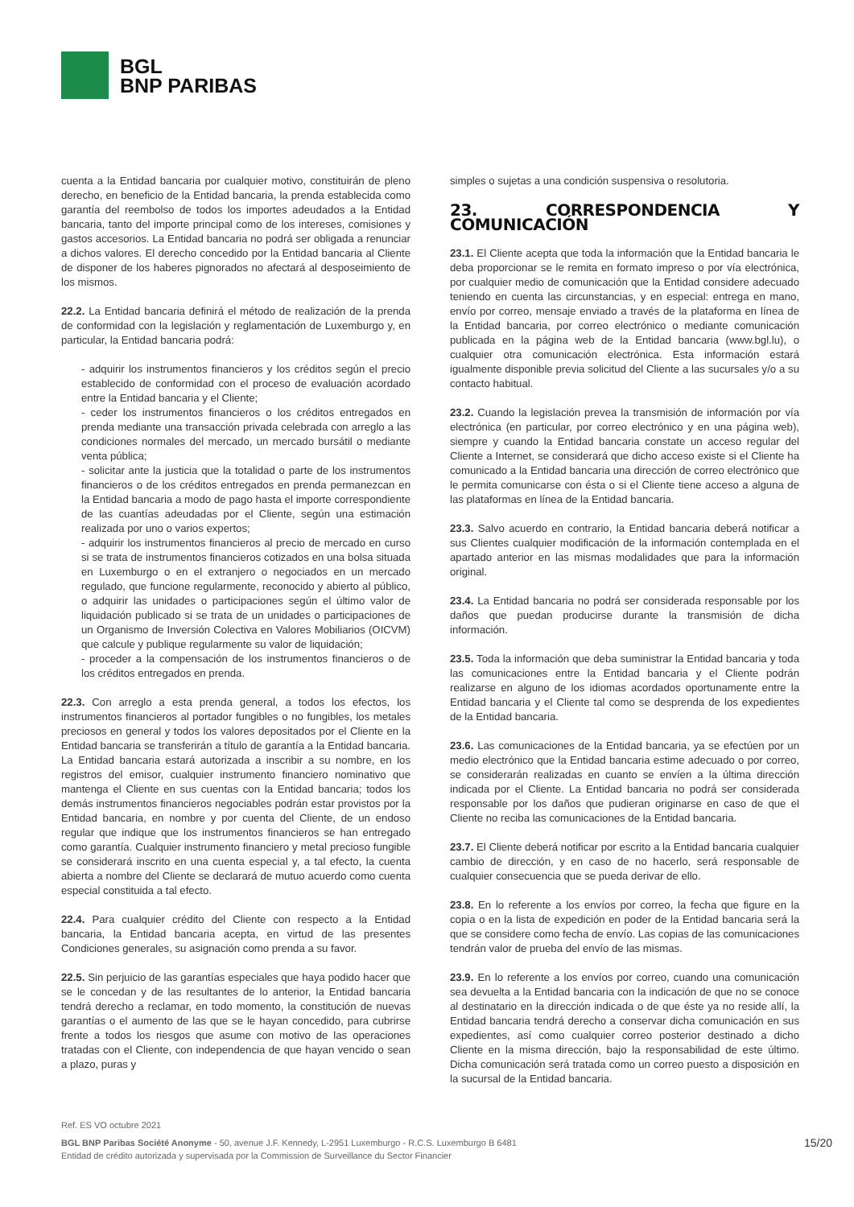BGL
BNP PARIBAS
cuenta a la Entidad bancaria por cualquier motivo, constituirán de pleno derecho, en beneficio de la Entidad bancaria, la prenda establecida como garantía del reembolso de todos los importes adeudados a la Entidad bancaria, tanto del importe principal como de los intereses, comisiones y gastos accesorios. La Entidad bancaria no podrá ser obligada a renunciar a dichos valores. El derecho concedido por la Entidad bancaria al Cliente de disponer de los haberes pignorados no afectará al desposeimiento de los mismos.
22.2. La Entidad bancaria definirá el método de realización de la prenda de conformidad con la legislación y reglamentación de Luxemburgo y, en particular, la Entidad bancaria podrá:
- adquirir los instrumentos financieros y los créditos según el precio establecido de conformidad con el proceso de evaluación acordado entre la Entidad bancaria y el Cliente;
- ceder los instrumentos financieros o los créditos entregados en prenda mediante una transacción privada celebrada con arreglo a las condiciones normales del mercado, un mercado bursátil o mediante venta pública;
- solicitar ante la justicia que la totalidad o parte de los instrumentos financieros o de los créditos entregados en prenda permanezcan en la Entidad bancaria a modo de pago hasta el importe correspondiente de las cuantías adeudadas por el Cliente, según una estimación realizada por uno o varios expertos;
- adquirir los instrumentos financieros al precio de mercado en curso si se trata de instrumentos financieros cotizados en una bolsa situada en Luxemburgo o en el extranjero o negociados en un mercado regulado, que funcione regularmente, reconocido y abierto al público, o adquirir las unidades o participaciones según el último valor de liquidación publicado si se trata de un unidades o participaciones de un Organismo de Inversión Colectiva en Valores Mobiliarios (OICVM) que calcule y publique regularmente su valor de liquidación;
- proceder a la compensación de los instrumentos financieros o de los créditos entregados en prenda.
22.3. Con arreglo a esta prenda general, a todos los efectos, los instrumentos financieros al portador fungibles o no fungibles, los metales preciosos en general y todos los valores depositados por el Cliente en la Entidad bancaria se transferirán a título de garantía a la Entidad bancaria. La Entidad bancaria estará autorizada a inscribir a su nombre, en los registros del emisor, cualquier instrumento financiero nominativo que mantenga el Cliente en sus cuentas con la Entidad bancaria; todos los demás instrumentos financieros negociables podrán estar provistos por la Entidad bancaria, en nombre y por cuenta del Cliente, de un endoso regular que indique que los instrumentos financieros se han entregado como garantía. Cualquier instrumento financiero y metal precioso fungible se considerará inscrito en una cuenta especial y, a tal efecto, la cuenta abierta a nombre del Cliente se declarará de mutuo acuerdo como cuenta especial constituida a tal efecto.
22.4. Para cualquier crédito del Cliente con respecto a la Entidad bancaria, la Entidad bancaria acepta, en virtud de las presentes Condiciones generales, su asignación como prenda a su favor.
22.5. Sin perjuicio de las garantías especiales que haya podido hacer que se le concedan y de las resultantes de lo anterior, la Entidad bancaria tendrá derecho a reclamar, en todo momento, la constitución de nuevas garantías o el aumento de las que se le hayan concedido, para cubrirse frente a todos los riesgos que asume con motivo de las operaciones tratadas con el Cliente, con independencia de que hayan vencido o sean a plazo, puras y
simples o sujetas a una condición suspensiva o resolutoria.
23. CORRESPONDENCIA Y COMUNICACIÓN
23.1. El Cliente acepta que toda la información que la Entidad bancaria le deba proporcionar se le remita en formato impreso o por vía electrónica, por cualquier medio de comunicación que la Entidad considere adecuado teniendo en cuenta las circunstancias, y en especial: entrega en mano, envío por correo, mensaje enviado a través de la plataforma en línea de la Entidad bancaria, por correo electrónico o mediante comunicación publicada en la página web de la Entidad bancaria (www.bgl.lu), o cualquier otra comunicación electrónica. Esta información estará igualmente disponible previa solicitud del Cliente a las sucursales y/o a su contacto habitual.
23.2. Cuando la legislación prevea la transmisión de información por vía electrónica (en particular, por correo electrónico y en una página web), siempre y cuando la Entidad bancaria constate un acceso regular del Cliente a Internet, se considerará que dicho acceso existe si el Cliente ha comunicado a la Entidad bancaria una dirección de correo electrónico que le permita comunicarse con ésta o si el Cliente tiene acceso a alguna de las plataformas en línea de la Entidad bancaria.
23.3. Salvo acuerdo en contrario, la Entidad bancaria deberá notificar a sus Clientes cualquier modificación de la información contemplada en el apartado anterior en las mismas modalidades que para la información original.
23.4. La Entidad bancaria no podrá ser considerada responsable por los daños que puedan producirse durante la transmisión de dicha información.
23.5. Toda la información que deba suministrar la Entidad bancaria y toda las comunicaciones entre la Entidad bancaria y el Cliente podrán realizarse en alguno de los idiomas acordados oportunamente entre la Entidad bancaria y el Cliente tal como se desprenda de los expedientes de la Entidad bancaria.
23.6. Las comunicaciones de la Entidad bancaria, ya se efectúen por un medio electrónico que la Entidad bancaria estime adecuado o por correo, se considerarán realizadas en cuanto se envíen a la última dirección indicada por el Cliente. La Entidad bancaria no podrá ser considerada responsable por los daños que pudieran originarse en caso de que el Cliente no reciba las comunicaciones de la Entidad bancaria.
23.7. El Cliente deberá notificar por escrito a la Entidad bancaria cualquier cambio de dirección, y en caso de no hacerlo, será responsable de cualquier consecuencia que se pueda derivar de ello.
23.8. En lo referente a los envíos por correo, la fecha que figure en la copia o en la lista de expedición en poder de la Entidad bancaria será la que se considere como fecha de envío. Las copias de las comunicaciones tendrán valor de prueba del envío de las mismas.
23.9. En lo referente a los envíos por correo, cuando una comunicación sea devuelta a la Entidad bancaria con la indicación de que no se conoce al destinatario en la dirección indicada o de que éste ya no reside allí, la Entidad bancaria tendrá derecho a conservar dicha comunicación en sus expedientes, así como cualquier correo posterior destinado a dicho Cliente en la misma dirección, bajo la responsabilidad de este último. Dicha comunicación será tratada como un correo puesto a disposición en la sucursal de la Entidad bancaria.
Ref. ES VO octubre 2021
BGL BNP Paribas Société Anonyme - 50, avenue J.F. Kennedy, L-2951 Luxemburgo - R.C.S. Luxemburgo B 6481
Entidad de crédito autorizada y supervisada por la Commission de Surveillance du Sector Financier
15/20